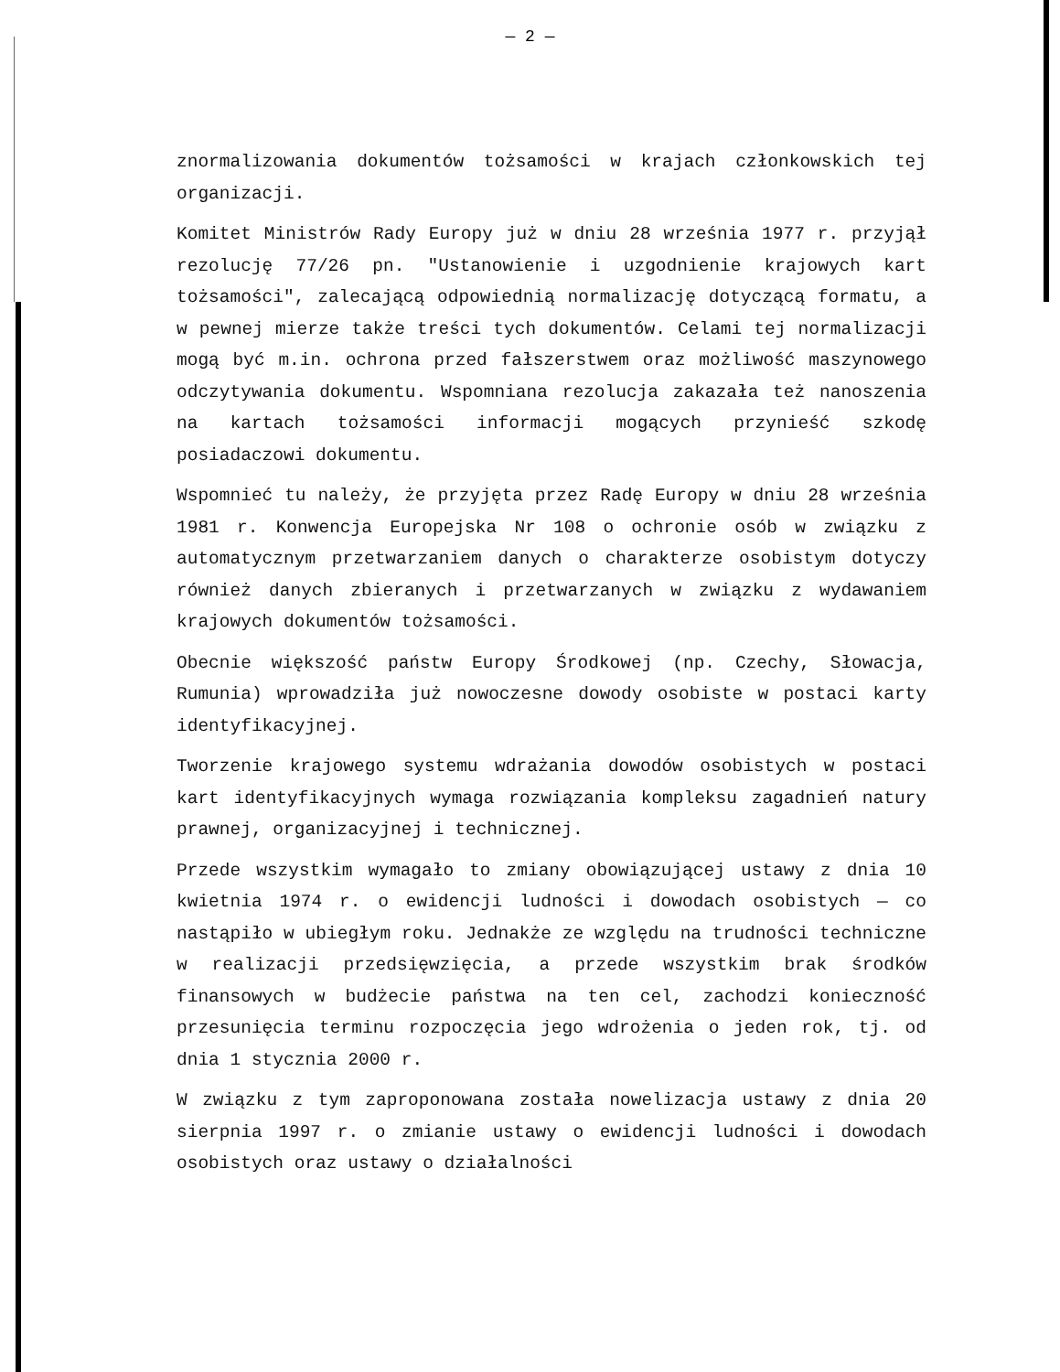— 2 —
znormalizowania dokumentów tożsamości w krajach członkowskich tej organizacji.
Komitet Ministrów Rady Europy już w dniu 28 września 1977 r. przyjął rezolucję 77/26 pn. "Ustanowienie i uzgodnienie krajowych kart tożsamości", zalecającą odpowiednią normalizację dotyczącą formatu, a w pewnej mierze także treści tych dokumentów. Celami tej normalizacji mogą być m.in. ochrona przed fałszerstwem oraz możliwość maszynowego odczytywania dokumentu. Wspomniana rezolucja zakazała też nanoszenia na kartach tożsamości informacji mogących przynieść szkodę posiadaczowi dokumentu.
Wspomnieć tu należy, że przyjęta przez Radę Europy w dniu 28 września 1981 r. Konwencja Europejska Nr 108 o ochronie osób w związku z automatycznym przetwarzaniem danych o charakterze osobistym dotyczy również danych zbieranych i przetwarzanych w związku z wydawaniem krajowych dokumentów tożsamości.
Obecnie większość państw Europy Środkowej (np. Czechy, Słowacja, Rumunia) wprowadziła już nowoczesne dowody osobiste w postaci karty identyfikacyjnej.
Tworzenie krajowego systemu wdrażania dowodów osobistych w postaci kart identyfikacyjnych wymaga rozwiązania kompleksu zagadnień natury prawnej, organizacyjnej i technicznej.
Przede wszystkim wymagało to zmiany obowiązującej ustawy z dnia 10 kwietnia 1974 r. o ewidencji ludności i dowodach osobistych — co nastąpiło w ubiegłym roku. Jednakże ze względu na trudności techniczne w realizacji przedsięwzięcia, a przede wszystkim brak środków finansowych w budżecie państwa na ten cel, zachodzi konieczność przesunięcia terminu rozpoczęcia jego wdrożenia o jeden rok, tj. od dnia 1 stycznia 2000 r.
W związku z tym zaproponowana została nowelizacja ustawy z dnia 20 sierpnia 1997 r. o zmianie ustawy o ewidencji ludności i dowodach osobistych oraz ustawy o działalności